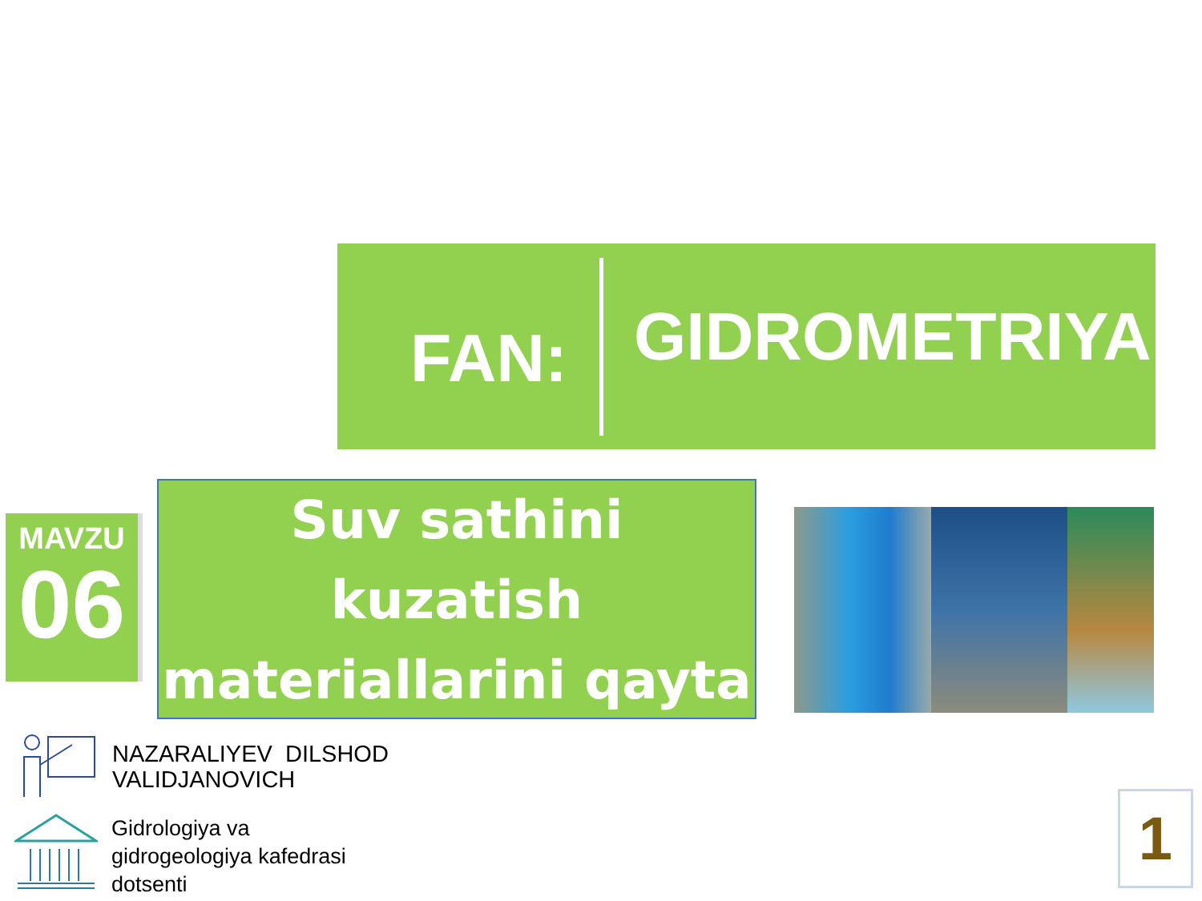FAN:
GIDROMETRIYA
MAVZU
06
Suv sathini kuzatish materiallarini qayta ishlash
NAZARALIYEV DILSHOD
VALIDJANOVICH
Gidrologiya va
gidrogeologiya kafedrasi
dotsenti
1